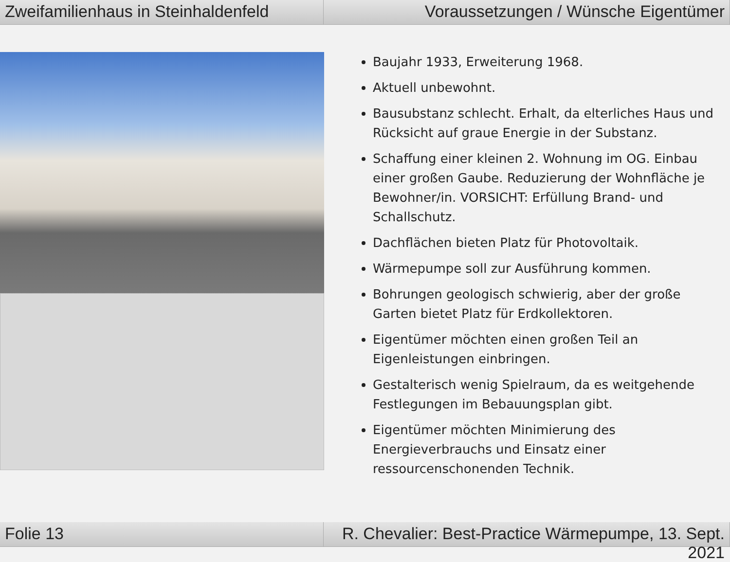Zweifamilienhaus in Steinhaldenfeld
Voraussetzungen / Wünsche Eigentümer
Baujahr 1933, Erweiterung 1968.
Aktuell unbewohnt.
Bausubstanz schlecht. Erhalt, da elterliches Haus und Rücksicht auf graue Energie in der Substanz.
Schaffung einer kleinen 2. Wohnung im OG. Einbau einer großen Gaube. Reduzierung der Wohnfläche je Bewohner/in. VORSICHT: Erfüllung Brand- und Schallschutz.
Dachflächen bieten Platz für Photovoltaik.
Wärmepumpe soll zur Ausführung kommen.
Bohrungen geologisch schwierig, aber der große Garten bietet Platz für Erdkollektoren.
Eigentümer möchten einen großen Teil an Eigenleistungen einbringen.
Gestalterisch wenig Spielraum, da es weitgehende Festlegungen im Bebauungsplan gibt.
Eigentümer möchten Minimierung des Energieverbrauchs und Einsatz einer ressourcenschonenden Technik.
Folie 13 R. Chevalier: Best-Practice Wärmepumpe, 13. Sept. 2021